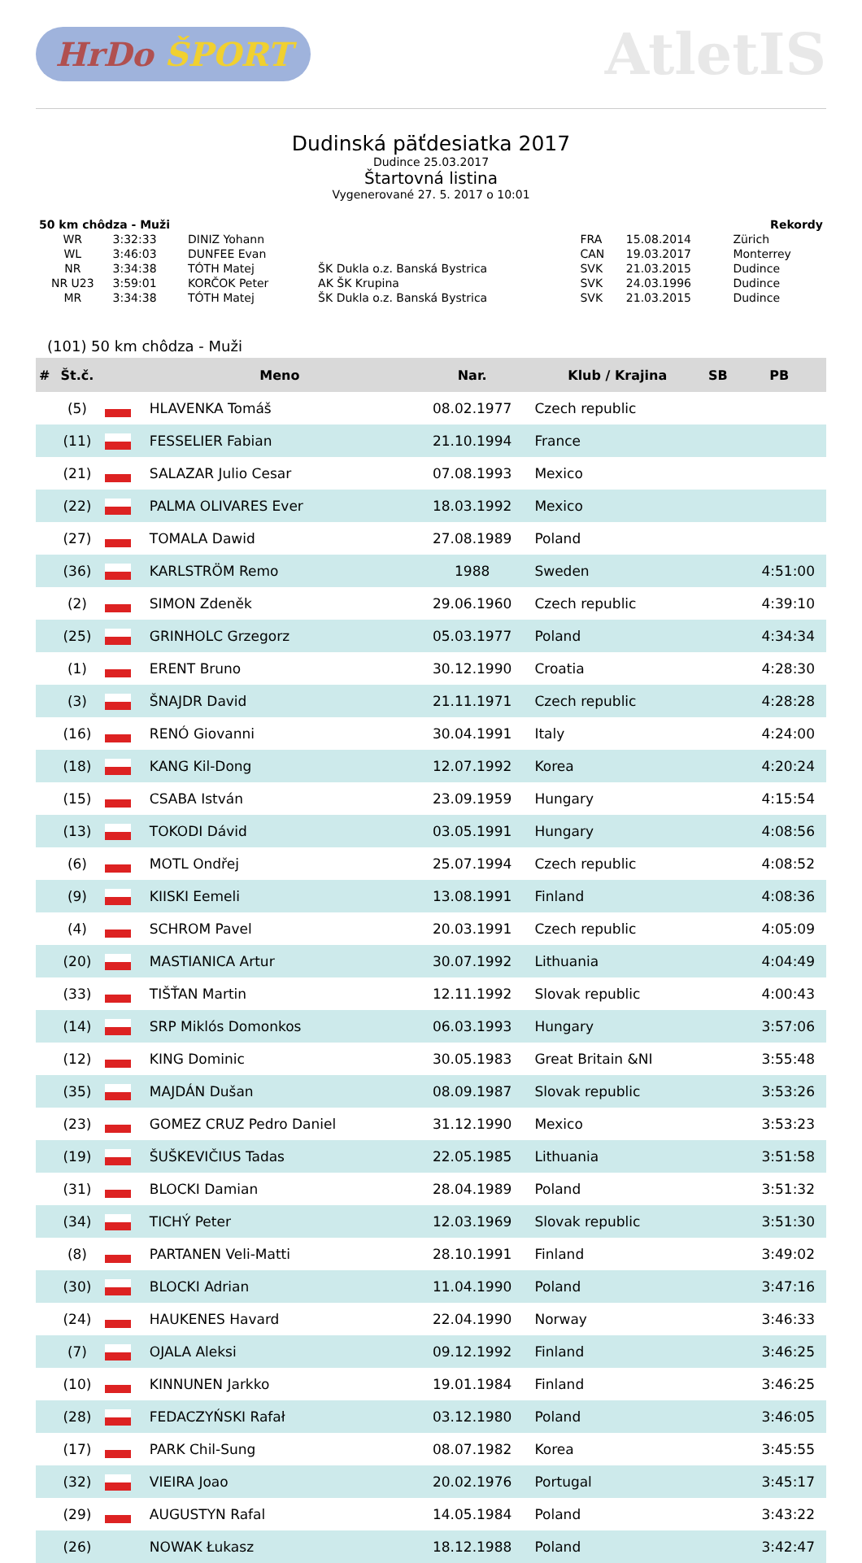HrDo ŠPORT
AtletIS
Dudinská päťdesiatka 2017
Dudince 25.03.2017
Štartovná listina
Vygenerované 27. 5. 2017 o 10:01
| 50 km chôdza - Muži | | | | | | Rekordy |
| WR | 3:32:33 | DINIZ Yohann | | FRA | 15.08.2014 | Zürich |
| WL | 3:46:03 | DUNFEE Evan | | CAN | 19.03.2017 | Monterrey |
| NR | 3:34:38 | TÓTH Matej | ŠK Dukla o.z. Banská Bystrica | SVK | 21.03.2015 | Dudince |
| NR U23 | 3:59:01 | KORČOK Peter | AK ŠK Krupina | SVK | 24.03.1996 | Dudince |
| MR | 3:34:38 | TÓTH Matej | ŠK Dukla o.z. Banská Bystrica | SVK | 21.03.2015 | Dudince |
(101) 50 km chôdza - Muži
| # | Št.č. | | Meno | Nar. | Klub / Krajina | SB | PB |
| --- | --- | --- | --- | --- | --- | --- | --- |
| | (5) | | HLAVENKA Tomáš | 08.02.1977 | Czech republic | | |
| | (11) | | FESSELIER Fabian | 21.10.1994 | France | | |
| | (21) | | SALAZAR Julio Cesar | 07.08.1993 | Mexico | | |
| | (22) | | PALMA OLIVARES Ever | 18.03.1992 | Mexico | | |
| | (27) | | TOMALA Dawid | 27.08.1989 | Poland | | |
| | (36) | | KARLSTRÖM Remo | 1988 | Sweden | | 4:51:00 |
| | (2) | | SIMON Zdeněk | 29.06.1960 | Czech republic | | 4:39:10 |
| | (25) | | GRINHOLC Grzegorz | 05.03.1977 | Poland | | 4:34:34 |
| | (1) | | ERENT Bruno | 30.12.1990 | Croatia | | 4:28:30 |
| | (3) | | ŠNAJDR David | 21.11.1971 | Czech republic | | 4:28:28 |
| | (16) | | RENÓ Giovanni | 30.04.1991 | Italy | | 4:24:00 |
| | (18) | | KANG Kil-Dong | 12.07.1992 | Korea | | 4:20:24 |
| | (15) | | CSABA István | 23.09.1959 | Hungary | | 4:15:54 |
| | (13) | | TOKODI Dávid | 03.05.1991 | Hungary | | 4:08:56 |
| | (6) | | MOTL Ondřej | 25.07.1994 | Czech republic | | 4:08:52 |
| | (9) | | KIISKI Eemeli | 13.08.1991 | Finland | | 4:08:36 |
| | (4) | | SCHROM Pavel | 20.03.1991 | Czech republic | | 4:05:09 |
| | (20) | | MASTIANICA Artur | 30.07.1992 | Lithuania | | 4:04:49 |
| | (33) | | TIŠŤAN Martin | 12.11.1992 | Slovak republic | | 4:00:43 |
| | (14) | | SRP Miklós Domonkos | 06.03.1993 | Hungary | | 3:57:06 |
| | (12) | | KING Dominic | 30.05.1983 | Great Britain &NI | | 3:55:48 |
| | (35) | | MAJDÁN Dušan | 08.09.1987 | Slovak republic | | 3:53:26 |
| | (23) | | GOMEZ CRUZ Pedro Daniel | 31.12.1990 | Mexico | | 3:53:23 |
| | (19) | | ŠUŠKEVIČIUS Tadas | 22.05.1985 | Lithuania | | 3:51:58 |
| | (31) | | BLOCKI Damian | 28.04.1989 | Poland | | 3:51:32 |
| | (34) | | TICHÝ Peter | 12.03.1969 | Slovak republic | | 3:51:30 |
| | (8) | | PARTANEN Veli-Matti | 28.10.1991 | Finland | | 3:49:02 |
| | (30) | | BLOCKI Adrian | 11.04.1990 | Poland | | 3:47:16 |
| | (24) | | HAUKENES Havard | 22.04.1990 | Norway | | 3:46:33 |
| | (7) | | OJALA Aleksi | 09.12.1992 | Finland | | 3:46:25 |
| | (10) | | KINNUNEN Jarkko | 19.01.1984 | Finland | | 3:46:25 |
| | (28) | | FEDACZYŃSKI Rafał | 03.12.1980 | Poland | | 3:46:05 |
| | (17) | | PARK Chil-Sung | 08.07.1982 | Korea | | 3:45:55 |
| | (32) | | VIEIRA Joao | 20.02.1976 | Portugal | | 3:45:17 |
| | (29) | | AUGUSTYN Rafal | 14.05.1984 | Poland | | 3:43:22 |
| | (26) | | NOWAK Łukasz | 18.12.1988 | Poland | | 3:42:47 |